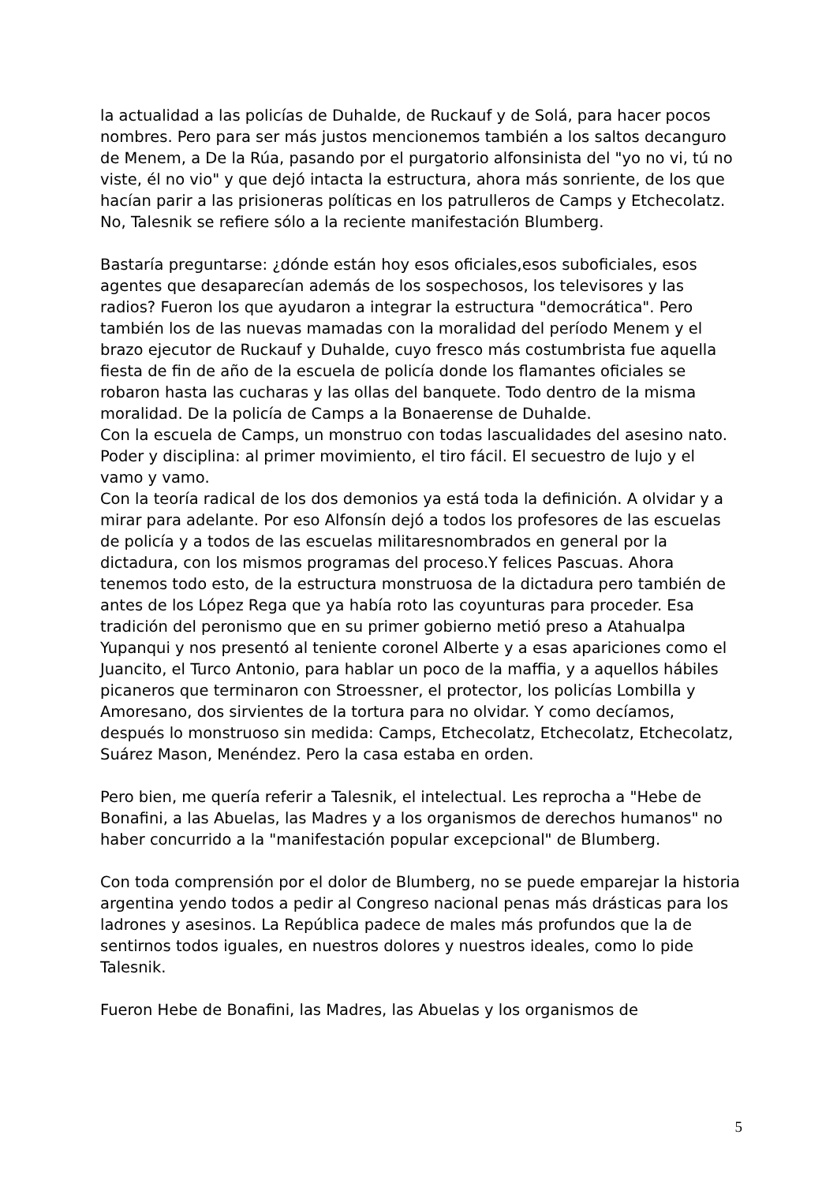la actualidad a las policías de Duhalde, de Ruckauf y de Solá, para hacer pocos nombres. Pero para ser más justos mencionemos también a los saltos decanguro de Menem, a De la Rúa, pasando por el purgatorio alfonsinista del "yo no vi, tú no viste, él no vio" y que dejó intacta la estructura, ahora más sonriente, de los que hacían parir a las prisioneras políticas en los patrulleros de Camps y Etchecolatz. No, Talesnik se refiere sólo a la reciente manifestación Blumberg.
Bastaría preguntarse: ¿dónde están hoy esos oficiales,esos suboficiales, esos agentes que desaparecían además de los sospechosos, los televisores y las radios? Fueron los que ayudaron a integrar la estructura "democrática". Pero también los de las nuevas mamadas con la moralidad del período Menem y el brazo ejecutor de Ruckauf y Duhalde, cuyo fresco más costumbrista fue aquella fiesta de fin de año de la escuela de policía donde los flamantes oficiales se robaron hasta las cucharas y las ollas del banquete. Todo dentro de la misma moralidad. De la policía de Camps a la Bonaerense de Duhalde.
Con la escuela de Camps, un monstruo con todas lascualidades del asesino nato. Poder y disciplina: al primer movimiento, el tiro fácil. El secuestro de lujo y el vamo y vamo.
Con la teoría radical de los dos demonios ya está toda la definición. A olvidar y a mirar para adelante. Por eso Alfonsín dejó a todos los profesores de las escuelas de policía y a todos de las escuelas militaresnombrados en general por la dictadura, con los mismos programas del proceso.Y felices Pascuas. Ahora tenemos todo esto, de la estructura monstruosa de la dictadura pero también de antes de los López Rega que ya había roto las coyunturas para proceder. Esa tradición del peronismo que en su primer gobierno metió preso a Atahualpa Yupanqui y nos presentó al teniente coronel Alberte y a esas apariciones como el Juancito, el Turco Antonio, para hablar un poco de la maffia, y a aquellos hábiles picaneros que terminaron con Stroessner, el protector, los policías Lombilla y Amoresano, dos sirvientes de la tortura para no olvidar. Y como decíamos, después lo monstruoso sin medida: Camps, Etchecolatz, Etchecolatz, Etchecolatz, Suárez Mason, Menéndez. Pero la casa estaba en orden.
Pero bien, me quería referir a Talesnik, el intelectual. Les reprocha a "Hebe de Bonafini, a las Abuelas, las Madres y a los organismos de derechos humanos" no haber concurrido a la "manifestación popular excepcional" de Blumberg.
Con toda comprensión por el dolor de Blumberg, no se puede emparejar la historia argentina yendo todos a pedir al Congreso nacional penas más drásticas para los ladrones y asesinos. La República padece de males más profundos que la de sentirnos todos iguales, en nuestros dolores y nuestros ideales, como lo pide Talesnik.
Fueron Hebe de Bonafini, las Madres, las Abuelas y los organismos de
5